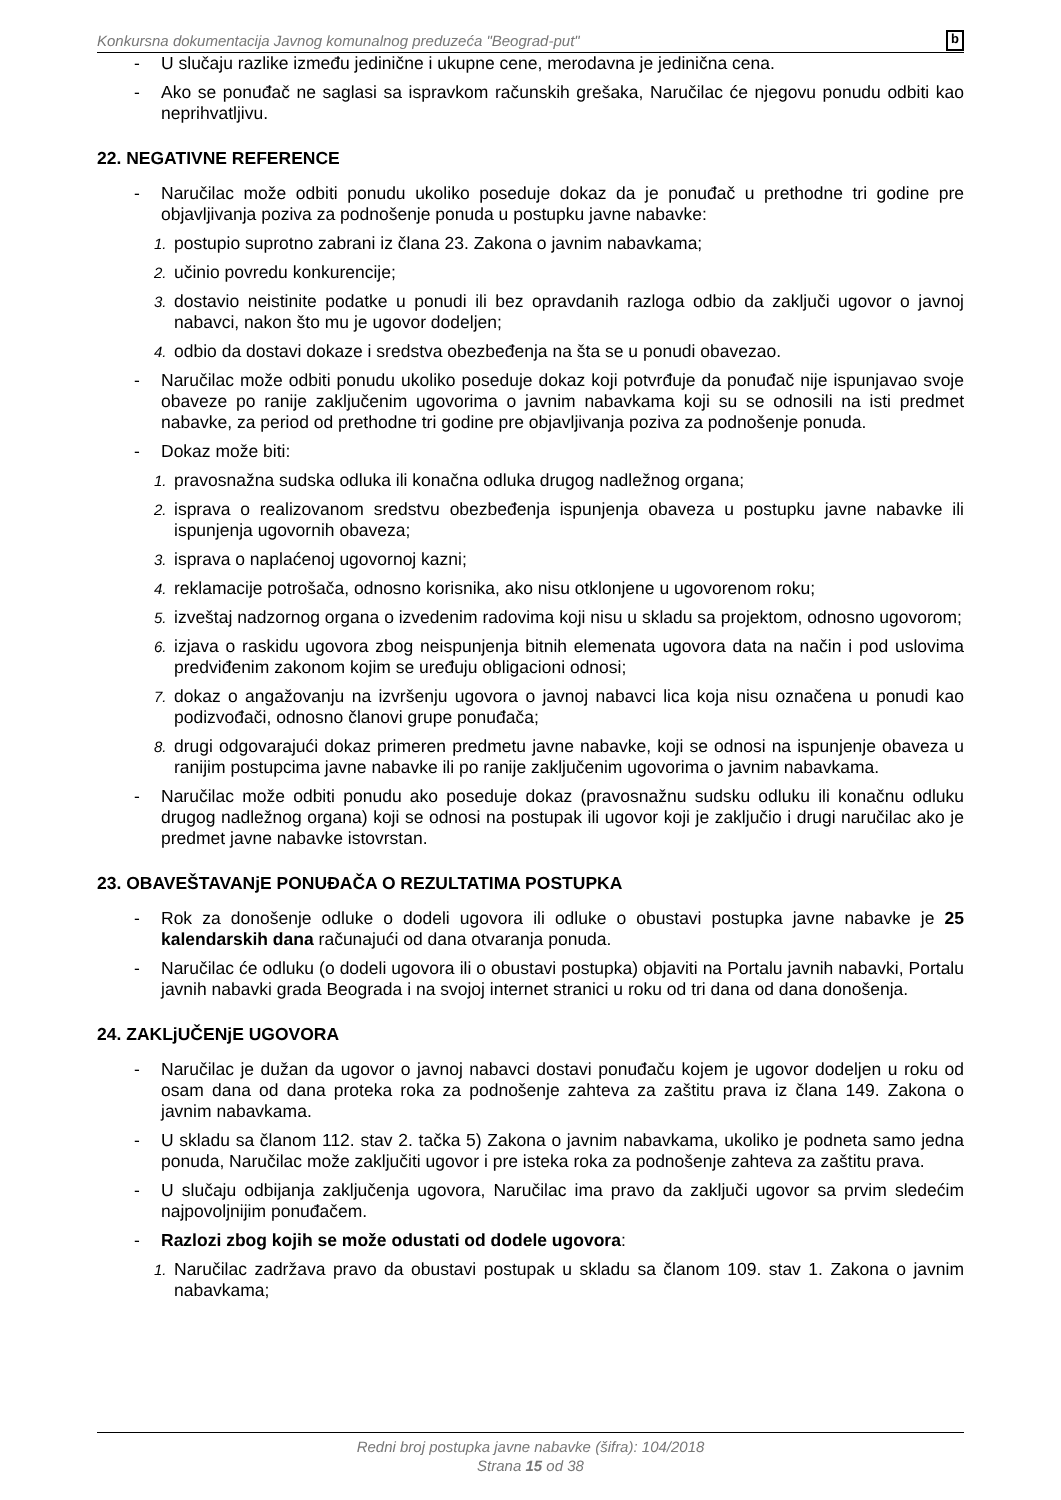Konkursna dokumentacija Javnog komunalnog preduzeća "Beograd-put" b
- U slučaju razlike između jedinične i ukupne cene, merodavna je jedinična cena.
- Ako se ponuđač ne saglasi sa ispravkom računskih grešaka, Naručilac će njegovu ponudu odbiti kao neprihvatljivu.
22. NEGATIVNE REFERENCE
- Naručilac može odbiti ponudu ukoliko poseduje dokaz da je ponuđač u prethodne tri godine pre objavljivanja poziva za podnošenje ponuda u postupku javne nabavke:
1. postupio suprotno zabrani iz člana 23. Zakona o javnim nabavkama;
2. učinio povredu konkurencije;
3. dostavio neistinite podatke u ponudi ili bez opravdanih razloga odbio da zaključi ugovor o javnoj nabavci, nakon što mu je ugovor dodeljen;
4. odbio da dostavi dokaze i sredstva obezbeđenja na šta se u ponudi obavezao.
- Naručilac može odbiti ponudu ukoliko poseduje dokaz koji potvrđuje da ponuđač nije ispunjavao svoje obaveze po ranije zaključenim ugovorima o javnim nabavkama koji su se odnosili na isti predmet nabavke, za period od prethodne tri godine pre objavljivanja poziva za podnošenje ponuda.
- Dokaz može biti:
1. pravosnažna sudska odluka ili konačna odluka drugog nadležnog organa;
2. isprava o realizovanom sredstvu obezbeđenja ispunjenja obaveza u postupku javne nabavke ili ispunjenja ugovornih obaveza;
3. isprava o naplaćenoj ugovornoj kazni;
4. reklamacije potrošača, odnosno korisnika, ako nisu otklonjene u ugovorenom roku;
5. izveštaj nadzornog organa o izvedenim radovima koji nisu u skladu sa projektom, odnosno ugovorom;
6. izjava o raskidu ugovora zbog neispunjenja bitnih elemenata ugovora data na način i pod uslovima predviđenim zakonom kojim se uređuju obligacioni odnosi;
7. dokaz o angažovanju na izvršenju ugovora o javnoj nabavci lica koja nisu označena u ponudi kao podizvođači, odnosno članovi grupe ponuđača;
8. drugi odgovarajući dokaz primeren predmetu javne nabavke, koji se odnosi na ispunjenje obaveza u ranijim postupcima javne nabavke ili po ranije zaključenim ugovorima o javnim nabavkama.
- Naručilac može odbiti ponudu ako poseduje dokaz (pravosnažnu sudsku odluku ili konačnu odluku drugog nadležnog organa) koji se odnosi na postupak ili ugovor koji je zaključio i drugi naručilac ako je predmet javne nabavke istovrstan.
23. OBAVEŠTAVANjE PONUĐAČA O REZULTATIMA POSTUPKA
- Rok za donošenje odluke o dodeli ugovora ili odluke o obustavi postupka javne nabavke je 25 kalendarskih dana računajući od dana otvaranja ponuda.
- Naručilac će odluku (o dodeli ugovora ili o obustavi postupka) objaviti na Portalu javnih nabavki, Portalu javnih nabavki grada Beograda i na svojoj internet stranici u roku od tri dana od dana donošenja.
24. ZAKLjUČENjE UGOVORA
- Naručilac je dužan da ugovor o javnoj nabavci dostavi ponuđaču kojem je ugovor dodeljen u roku od osam dana od dana proteka roka za podnošenje zahteva za zaštitu prava iz člana 149. Zakona o javnim nabavkama.
- U skladu sa članom 112. stav 2. tačka 5) Zakona o javnim nabavkama, ukoliko je podneta samo jedna ponuda, Naručilac može zaključiti ugovor i pre isteka roka za podnošenje zahteva za zaštitu prava.
- U slučaju odbijanja zaključenja ugovora, Naručilac ima pravo da zaključi ugovor sa prvim sledećim najpovoljnijim ponuđačem.
- Razlozi zbog kojih se može odustati od dodele ugovora:
1. Naručilac zadržava pravo da obustavi postupak u skladu sa članom 109. stav 1. Zakona o javnim nabavkama;
Redni broj postupka javne nabavke (šifra): 104/2018
Strana 15 od 38